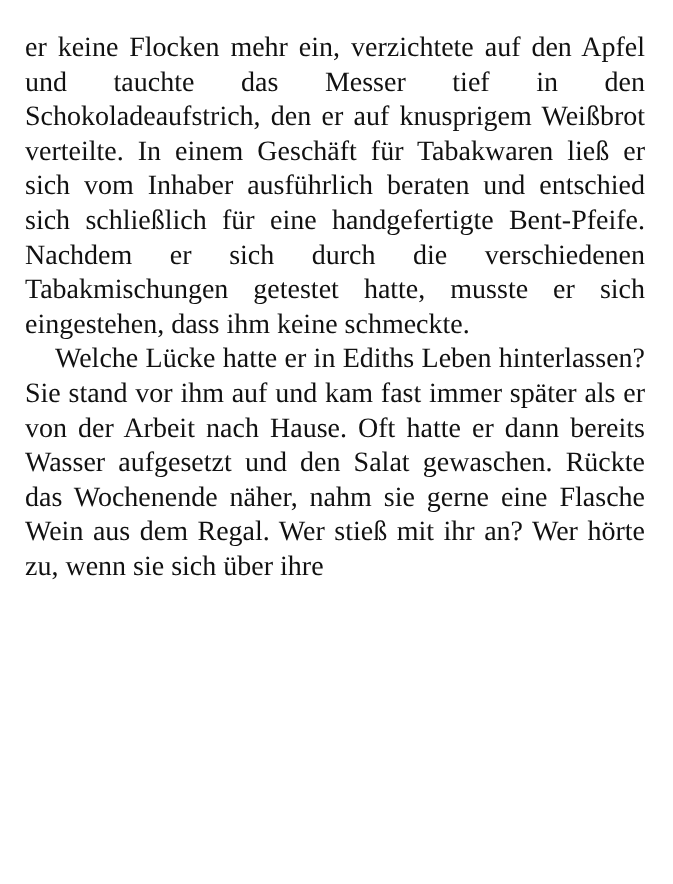er keine Flocken mehr ein, verzichtete auf den Apfel und tauchte das Messer tief in den Schokoladeaufstrich, den er auf knusprigem Weißbrot verteilte. In einem Geschäft für Tabakwaren ließ er sich vom Inhaber ausführlich beraten und entschied sich schließlich für eine handgefertigte Bent-Pfeife. Nachdem er sich durch die verschiedenen Tabakmischungen getestet hatte, musste er sich eingestehen, dass ihm keine schmeckte.
Welche Lücke hatte er in Ediths Leben hinterlassen? Sie stand vor ihm auf und kam fast immer später als er von der Arbeit nach Hause. Oft hatte er dann bereits Wasser aufgesetzt und den Salat gewaschen. Rückte das Wochenende näher, nahm sie gerne eine Flasche Wein aus dem Regal. Wer stieß mit ihr an? Wer hörte zu, wenn sie sich über ihre